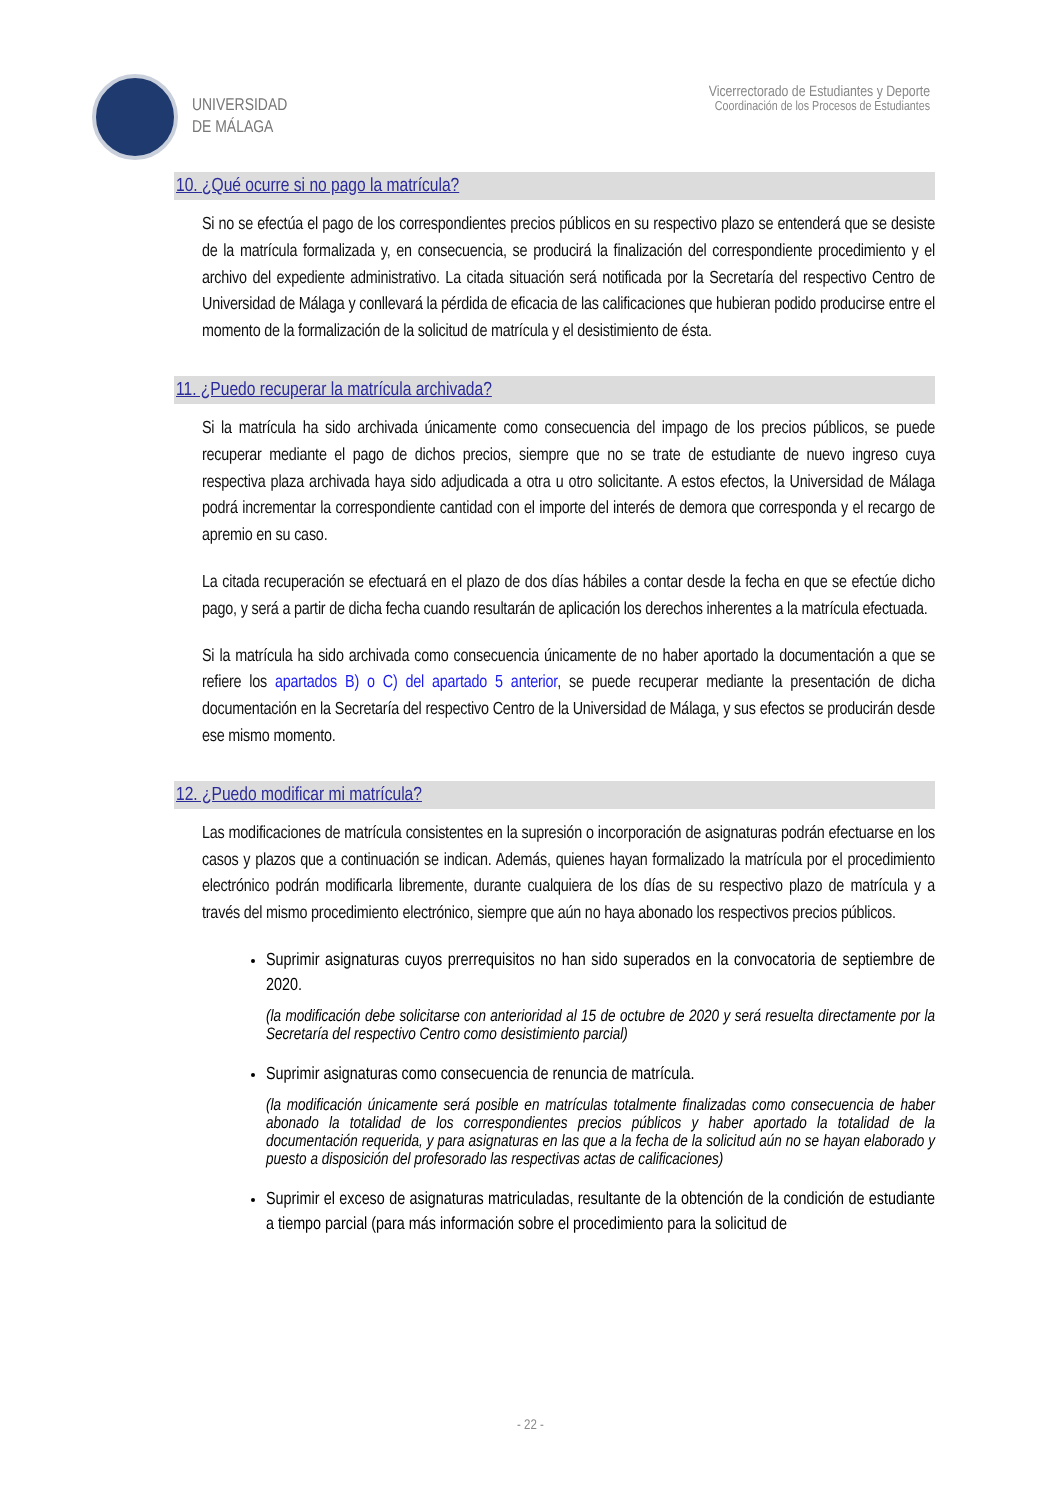UNIVERSIDAD
DE MÁLAGA
Vicerrectorado de Estudiantes y Deporte
Coordinación de los Procesos de Estudiantes
10. ¿Qué ocurre si no pago la matrícula?
Si no se efectúa el pago de los correspondientes precios públicos en su respectivo plazo se entenderá que se desiste de la matrícula formalizada y, en consecuencia, se producirá la finalización del correspondiente procedimiento y el archivo del expediente administrativo. La citada situación será notificada por la Secretaría del respectivo Centro de Universidad de Málaga y conllevará la pérdida de eficacia de las calificaciones que hubieran podido producirse entre el momento de la formalización de la solicitud de matrícula y el desistimiento de ésta.
11. ¿Puedo recuperar la matrícula archivada?
Si la matrícula ha sido archivada únicamente como consecuencia del impago de los precios públicos, se puede recuperar mediante el pago de dichos precios, siempre que no se trate de estudiante de nuevo ingreso cuya respectiva plaza archivada haya sido adjudicada a otra u otro solicitante. A estos efectos, la Universidad de Málaga podrá incrementar la correspondiente cantidad con el importe del interés de demora que corresponda y el recargo de apremio en su caso.
La citada recuperación se efectuará en el plazo de dos días hábiles a contar desde la fecha en que se efectúe dicho pago, y será a partir de dicha fecha cuando resultarán de aplicación los derechos inherentes a la matrícula efectuada.
Si la matrícula ha sido archivada como consecuencia únicamente de no haber aportado la documentación a que se refiere los apartados B) o C) del apartado 5 anterior, se puede recuperar mediante la presentación de dicha documentación en la Secretaría del respectivo Centro de la Universidad de Málaga, y sus efectos se producirán desde ese mismo momento.
12. ¿Puedo modificar mi matrícula?
Las modificaciones de matrícula consistentes en la supresión o incorporación de asignaturas podrán efectuarse en los casos y plazos que a continuación se indican. Además, quienes hayan formalizado la matrícula por el procedimiento electrónico podrán modificarla libremente, durante cualquiera de los días de su respectivo plazo de matrícula y a través del mismo procedimiento electrónico, siempre que aún no haya abonado los respectivos precios públicos.
Suprimir asignaturas cuyos prerrequisitos no han sido superados en la convocatoria de septiembre de 2020.
(la modificación debe solicitarse con anterioridad al 15 de octubre de 2020 y será resuelta directamente por la Secretaría del respectivo Centro como desistimiento parcial)
Suprimir asignaturas como consecuencia de renuncia de matrícula.
(la modificación únicamente será posible en matrículas totalmente finalizadas como consecuencia de haber abonado la totalidad de los correspondientes precios públicos y haber aportado la totalidad de la documentación requerida, y para asignaturas en las que a la fecha de la solicitud aún no se hayan elaborado y puesto a disposición del profesorado las respectivas actas de calificaciones)
Suprimir el exceso de asignaturas matriculadas, resultante de la obtención de la condición de estudiante a tiempo parcial (para más información sobre el procedimiento para la solicitud de
- 22 -